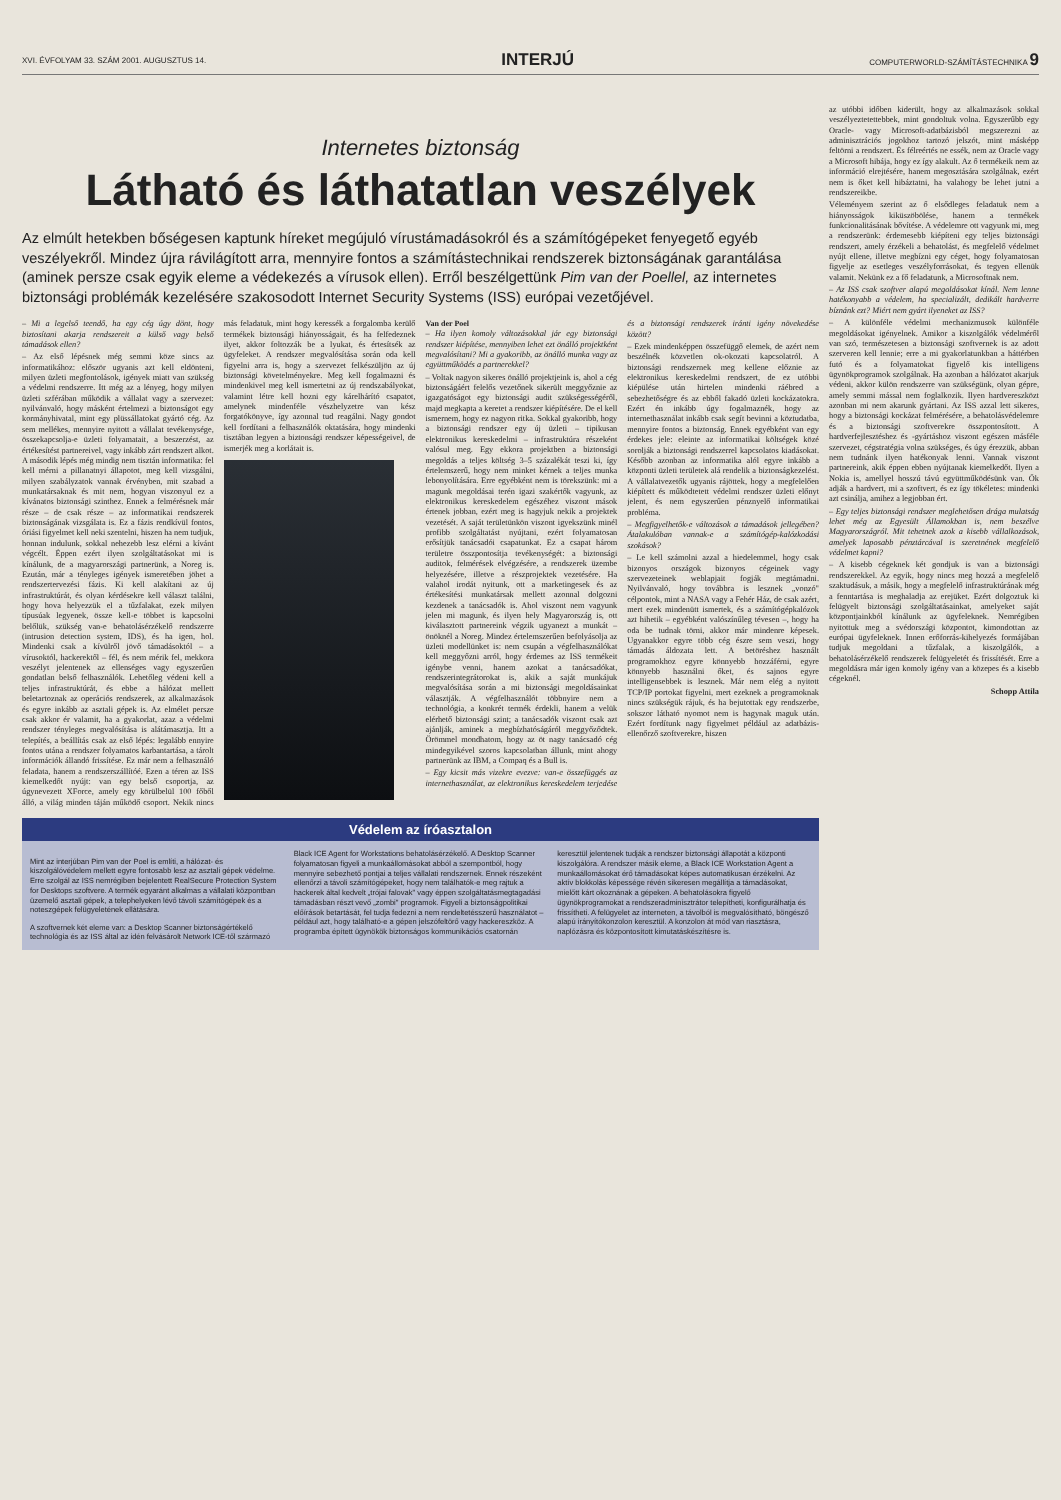XVI. ÉVFOLYAM 33. SZÁM 2001. AUGUSZTUS 14. INTERJÚ COMPUTERWORLD-SZÁMÍTÁSTECHNIKA 9
Internetes biztonság
Látható és láthatatlan veszélyek
Az elmúlt hetekben bőségesen kaptunk híreket megújuló vírustámadásokról és a számítógépeket fenyegető egyéb veszélyekről. Mindez újra rávilágított arra, mennyire fontos a számítástechnikai rendszerek biztonságának garantálása (aminek persze csak egyik eleme a védekezés a vírusok ellen). Erről beszélgettünk Pim van der Poellel, az internetes biztonsági problémák kezelésére szakosodott Internet Security Systems (ISS) európai vezetőjével.
– Mi a legelső teendő, ha egy cég úgy dönt, hogy biztosítani akarja rendszereit a külső vagy belső támadások ellen?
– Az első lépésnek még semmi köze sincs az informatikához: először ugyanis azt kell eldönteni, milyen üzleti megfontolások, igények miatt van szükség a védelmi rendszerre. Itt még az a lényeg, hogy milyen üzleti szférában működik a vállalat vagy a szervezet: nyilvánvaló, hogy másként értelmezi a biztonságot egy kormányhivatal, mint egy plüssállatokat gyártó cég. Az sem mellékes, mennyire nyitott a vállalat tevékenysége, összekapcsolja-e üzleti folyamatait, a beszerzést, az értékesítést partnereivel, vagy inkább zárt rendszert alkot. A második lépés még mindig nem tisztán informatika: fel kell mérni a pillanatnyi állapotot, meg kell vizsgálni, milyen szabályzatok vannak érvényben, mit szabad a munkatársaknak és mit nem, hogyan viszonyul ez a kívánatos biztonsági szinthez. Ennek a felmérésnek már része – de csak része – az informatikai rendszerek biztonságának vizsgálata is. Ez a fázis rendkívül fontos, óriási figyelmet kell neki szentelni, hiszen ha nem tudjuk, honnan indulunk, sokkal nehezebb lesz elérni a kívánt végcélt. Éppen ezért ilyen szolgáltatásokat mi is kínálunk, de a magyarországi partnerünk, a Noreg is. Ezután, már a tényleges igények ismeretében jöhet a rendszertervezési fázis. Ki kell alakítani az új infrastruktúrát, és olyan kérdésekre kell választ találni, hogy hova helyezzük el a tűzfalakat, ezek milyen típusúak legyenek, össze kell-e többet is kapcsolni belőlük, szükség van-e behatolásérzékelő rendszerre (intrusion detection system, IDS), és ha igen, hol. Mindenki csak a kívülről jövő támadásoktól – a vírusoktól, hackerektől – fél, és nem mérik fel, mekkora veszélyt jelentenek az ellenséges vagy egyszerűen gondatlan belső felhasználók. Lehetőleg védeni kell a teljes infrastruktúrát, és ebbe a hálózat mellett beletartoznak az operációs rendszerek, az alkalmazások és egyre inkább az asztali gépek is. Az elmélet persze csak akkor ér valamit, ha a gyakorlat, azaz a védelmi rendszer tényleges megvalósítása is alátámasztja. Itt a telepítés, a beállítás csak az első lépés: legalább ennyire fontos utána a rendszer folyamatos karbantartása, a tárolt információk állandó frissítése. Ez már nem a felhasználó feladata, hanem a rendszerszállítóé. Ezen a téren az ISS kiemelkedőt nyújt: van egy belső csoportja, az úgynevezett XForce, amely egy körülbelül 100 főből álló, a világ minden táján működő csoport. Nekik nincs más feladatuk, mint hogy keressék a forgalomba kerülő termékek biztonsági hiányosságait, és ha felfedeznek ilyet, akkor foltozzák be a lyukat, és értesítsék az ügyfeleket. A rendszer megvalósítása során oda kell figyelni arra is, hogy a szervezet felkészüljön az új biztonsági követelményekre. Meg kell fogalmazni és mindenkivel meg kell ismertetni az új rendszabályokat, valamint létre kell hozni egy kárelhárító csapatot, amelynek mindenféle vészhelyzetre van kész forgatókönyve, így azonnal tud reagálni. Nagy gondot kell fordítani a felhasználók oktatására, hogy mindenki tisztában legyen a biztonsági rendszer képességeivel, de ismerjék meg a korlátait is.
Van der Poel
– Ha ilyen komoly változásokkal jár egy biztonsági rendszer kiépítése, mennyiben lehet ezt önálló projektként megvalósítani? Mi a gyakoribb, az önálló munka vagy az együttműködés a partnerekkel?
– Voltak nagyon sikeres önálló projektjeink is, ahol a cég biztonságáért felelős vezetőnek sikerült meggyőznie az igazgatóságot egy biztonsági audit szükségességéről, majd megkapta a keretet a rendszer kiépítésére. De el kell ismernem, hogy ez nagyon ritka. Sokkal gyakoribb, hogy a biztonsági rendszer egy új üzleti – tipikusan elektronikus kereskedelmi – infrastruktúra részeként valósul meg. Egy ekkora projektben a biztonsági megoldás a teljes költség 3–5 százalékát teszi ki, így értelemszerű, hogy nem minket kérnek a teljes munka lebonyolítására. Erre egyébként nem is törekszünk: mi a magunk megoldásai terén igazi szakértők vagyunk, az elektronikus kereskedelem egészéhez viszont mások értenek jobban, ezért meg is hagyjuk nekik a projektek vezetését. A saját területünkön viszont igyekszünk minél profibb szolgáltatást nyújtani, ezért folyamatosan erősítjük tanácsadói csapatunkat. Ez a csapat három területre összpontosítja tevékenységét: a biztonsági auditok, felmérések elvégzésére, a rendszerek üzembe helyezésére, illetve a részprojektek vezetésére. Ha valahol irodát nyitunk, ott a marketingesek és az értékesítési munkatársak mellett azonnal dolgozni kezdenek a tanácsadók is. Ahol viszont nem vagyunk jelen mi magunk, és ilyen hely Magyarország is, ott kiválasztott partnereink végzik ugyanezt a munkát – önöknél a Noreg. Mindez értelemszerűen befolyásolja az üzleti modellünket is: nem csupán a végfelhasználókat kell meggyőzni arról, hogy érdemes az ISS termékeit igénybe venni, hanem azokat a tanácsadókat, rendszerintegrátorokat is, akik a saját munkájuk megvalósítása során a mi biztonsági megoldásainkat választják. A végfelhasználót többnyire nem a technológia, a konkrét termék érdekli, hanem a velük elérhető biztonsági szint; a tanácsadók viszont csak azt ajánlják, aminek a megbízhatóságáról meggyőződtek. Örömmel mondhatom, hogy az öt nagy tanácsadó cég mindegyikével szoros kapcsolatban állunk, mint ahogy partnerünk az IBM, a Compaq és a Bull is.
– Egy kicsit más vizekre evezve: van-e összefüggés az internethasználat, az elektronikus kereskedelem terjedése és a biztonsági rendszerek iránti igény növekedése között?
– Ezek mindenképpen összefüggő elemek, de azért nem beszélnék közvetlen ok-okozati kapcsolatról. A biztonsági rendszernek meg kellene előznie az elektronikus kereskedelmi rendszert, de ez utóbbi kiépülése után hirtelen mindenki ráébred a sebezhetőségre és az ebből fakadó üzleti kockázatokra. Ezért én inkább úgy fogalmaznék, hogy az internethasználat inkább csak segít bevinni a köztudatba, mennyire fontos a biztonság. Ennek egyébként van egy érdekes jele: eleinte az informatikai költségek közé sorolják a biztonsági rendszerrel kapcsolatos kiadásokat. Később azonban az informatika alól egyre inkább a központi üzleti területek alá rendelik a biztonságkezelést. A vállalatvezetők ugyanis rájöttek, hogy a megfelelően kiépített és működtetett védelmi rendszer üzleti előnyt jelent, és nem egyszerűen pénznyelő informatikai probléma.
– Megfigyelhetők-e változások a támadások jellegében? Átalakulóban vannak-e a számítógép-kalózkodási szokások?
– Le kell számolni azzal a hiedelemmel, hogy csak bizonyos országok bizonyos cégeinek vagy szervezeteinek weblapjait fogják megtámadni. Nyilvánvaló, hogy továbbra is lesznek „vonzó" célpontok, mint a NASA vagy a Fehér Ház, de csak azért, mert ezek mindenütt ismertek, és a számítógépkalózok azt hihetik – egyébként valószínűleg tévesen –, hogy ha oda be tudnak törni, akkor már mindenre képesek. Ugyanakkor egyre több cég észre sem veszi, hogy támadás áldozata lett. A betöréshez használt programokhoz egyre könnyebb hozzáférni, egyre könnyebb használni őket, és sajnos egyre intelligensebbek is lesznek. Már nem elég a nyitott TCP/IP portokat figyelni, mert ezeknek a programoknak nincs szükségük rájuk, és ha bejutottak egy rendszerbe, sokszor látható nyomot nem is hagynak maguk után. Ezért fordítunk nagy figyelmet például az adatbázis-ellenőrző szoftverekre, hiszen
Védelem az íróasztalon
Mint az interjúban Pim van der Poel is említi, a hálózat- és kiszolgálóvédelem mellett egyre fontosabb lesz az asztali gépek védelme. Erre szolgál az ISS nemrégiben bejelentett RealSecure Protection System for Desktops szoftvere. A termék egyaránt alkalmas a vállalati központban üzemelő asztali gépek, a telephelyeken lévő távoli számítógépek és a noteszgépek felügyeletének ellátására.
A szoftvernek két eleme van: a Desktop Scanner biztonságértékelő technológia és az ISS által az idén felvásárolt Network ICE-től származó Black ICE Agent for Workstations behatolásérzékelő. A Desktop Scanner folyamatosan figyeli a munkaállomásokat abból a szempontból, hogy mennyire sebezhető pontjai a teljes vállalati rendszernek. Ennek részeként ellenőrzi a távoli számítógépeket, hogy nem találhatók-e meg rajtuk a hackerek által kedvelt „trójai falovak" vagy éppen szolgáltatásmegtagadási támadásban részt vevő „zombi" programok. Figyeli a biztonságpolitikai előírások betartását, fel tudja fedezni a nem rendeltetésszerű használatot – például azt, hogy található-e a gépen jelszófeltörő vagy hackereszköz. A programba épített ügynökök biztonságos kommunikációs csatornán keresztül jelentenek tudják a rendszer biztonsági állapotát a központi kiszolgálóra. A rendszer másik eleme, a Black ICE Workstation Agent a munkaállomásokat érő támadásokat képes automatikusan érzékelni. Az aktív blokkolás képessége révén sikeresen megállítja a támadásokat, mielőtt kárt okoznának a gépeken. A behatolásokra figyelő ügynökprogramokat a rendszeradminisztrátor telepítheti, konfigurálhatja és frissítheti. A felügyelet az interneten, a távolból is megvalósítható, böngésző alapú irányítókonzolon keresztül. A konzolon át mód van riasztásra, naplózásra és központosított kimutatáskészítésre is.
az utóbbi időben kiderült, hogy az alkalmazások sokkal veszélyeztetettebbek, mint gondoltuk volna. Egyszerűbb egy Oracle- vagy Microsoft-adatbázisból megszerezni az adminisztrációs jogokhoz tartozó jelszót, mint másképp feltörni a rendszert. És félreértés ne essék, nem az Oracle vagy a Microsoft hibája, hogy ez így alakult. Az ő termékeik nem az információ elrejtésére, hanem megosztására szolgálnak, ezért nem is őket kell hibáztatni, ha valahogy be lehet jutni a rendszereikbe.
Véleményem szerint az ő elsődleges feladatuk nem a hiányosságok kiküszöbölése, hanem a termékek funkcionalitásának bővítése. A védelemre ott vagyunk mi, meg a rendszerünk: érdemesebb kiépíteni egy teljes biztonsági rendszert, amely érzékeli a behatolást, és megfelelő védelmet nyújt ellene, illetve megbízni egy céget, hogy folyamatosan figyelje az esetleges veszélyforrásokat, és tegyen ellenük valamit. Nekünk ez a fő feladatunk, a Microsoftnak nem.
– Az ISS csak szoftver alapú megoldásokat kínál. Nem lenne hatékonyabb a védelem, ha specializált, dedikált hardverre bíznánk ezt? Miért nem gyárt ilyeneket az ISS?
– A különféle védelmi mechanizmusok különféle megoldásokat igényelnek. Amikor a kiszolgálók védelméről van szó, természetesen a biztonsági szoftvernek is az adott szerveren kell lennie; erre a mi gyakorlatunkban a háttérben futó és a folyamatokat figyelő kis intelligens ügynökprogramok szolgálnak. Ha azonban a hálózatot akarjuk védeni, akkor külön rendszerre van szükségünk, olyan gépre, amely semmi mással nem foglalkozik. Ilyen hardvereszközt azonban mi nem akarunk gyártani. Az ISS azzal lett sikeres, hogy a biztonsági kockázat felmérésére, a behatolásvédelemre és a biztonsági szoftverekre összpontosított. A hardverfejlesztéshez és -gyártáshoz viszont egészen másféle szervezet, cégstratégia volna szükséges, és úgy érezzük, abban nem tudnánk ilyen hatékonyak lenni. Vannak viszont partnereink, akik éppen ebben nyújtanak kiemelkedőt. Ilyen a Nokia is, amellyel hosszú távú együttműködésünk van. Ők adják a hardvert, mi a szoftvert, és ez így tökéletes: mindenki azt csinálja, amihez a legjobban ért.
– Egy teljes biztonsági rendszer meglehetősen drága mulatság lehet még az Egyesült Államokban is, nem beszélve Magyarországról. Mit tehetnek azok a kisebb vállalkozások, amelyek laposabb pénztárcával is szeretnének megfelelő védelmet kapni?
– A kisebb cégeknek két gondjuk is van a biztonsági rendszerekkel. Az egyik, hogy nincs meg hozzá a megfelelő szaktudásuk, a másik, hogy a megfelelő infrastruktúrának még a fenntartása is meghaladja az erejüket. Ezért dolgoztuk ki felügyelt biztonsági szolgáltatásainkat, amelyeket saját központjainkból kínálunk az ügyfeleknek. Nemrégiben nyitottuk meg a svédországi központot, kimondottan az európai ügyfeleknek. Innen erőforrás-kihelyezés formájában tudjuk megoldani a tűzfalak, a kiszolgálók, a behatolásérzékelő rendszerek felügyeletét és frissítését. Erre a megoldásra már igen komoly igény van a közepes és a kisebb cégeknél.
Schopp Attila